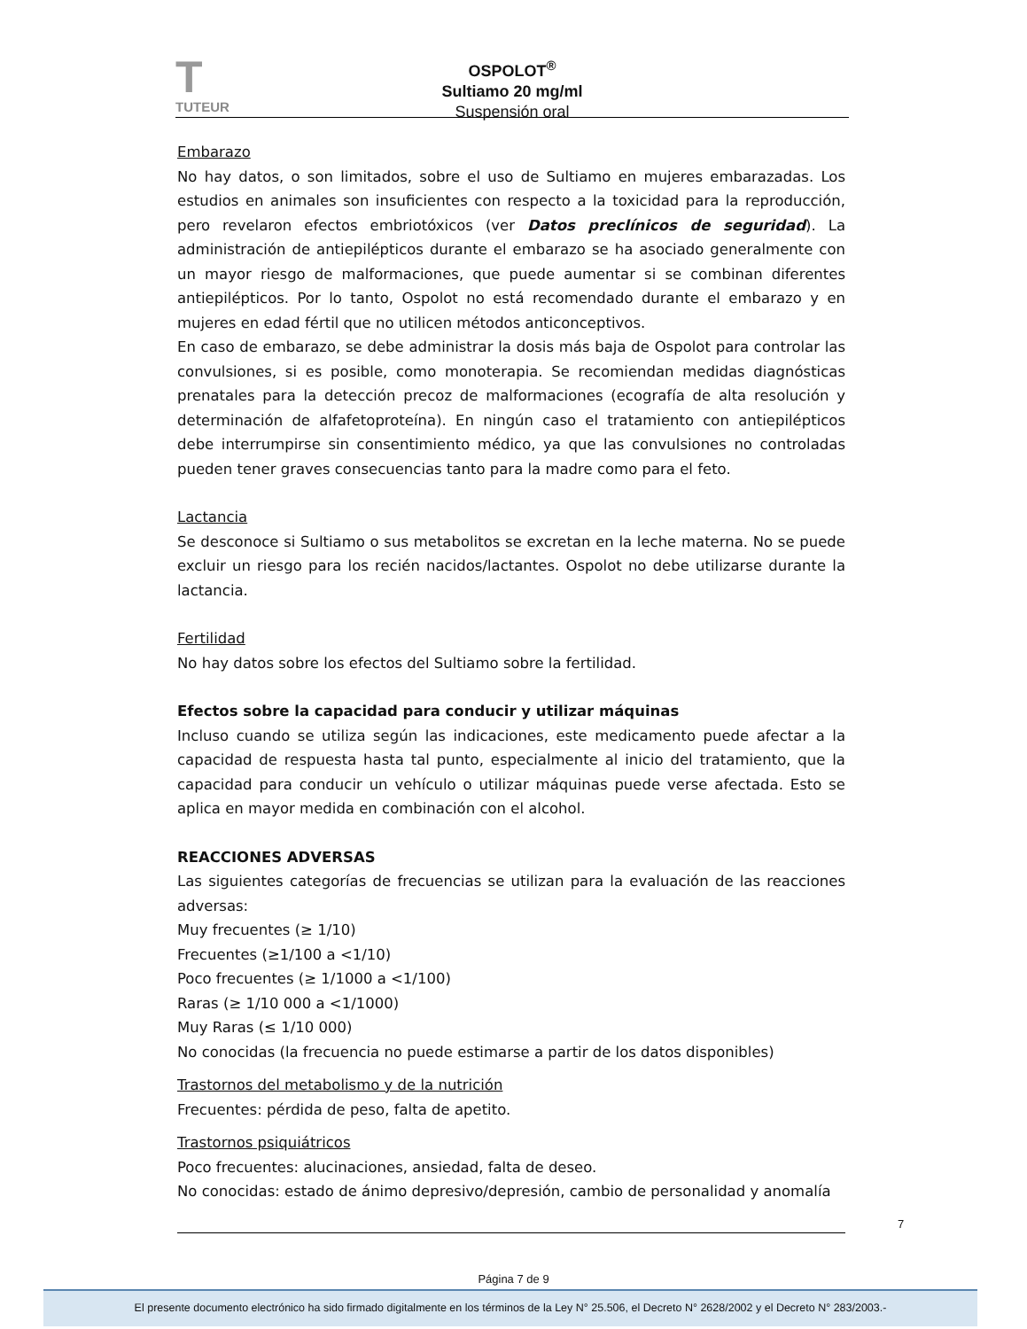T
TUTEUR
OSPOLOT<sup>®</sup>
Sultiamo 20 mg/ml
Suspensión oral
Embarazo
No hay datos, o son limitados, sobre el uso de Sultiamo en mujeres embarazadas. Los estudios en animales son insuficientes con respecto a la toxicidad para la reproducción, pero revelaron efectos embriotóxicos (ver Datos preclínicos de seguridad). La administración de antiepilépticos durante el embarazo se ha asociado generalmente con un mayor riesgo de malformaciones, que puede aumentar si se combinan diferentes antiepilépticos. Por lo tanto, Ospolot no está recomendado durante el embarazo y en mujeres en edad fértil que no utilicen métodos anticonceptivos.
En caso de embarazo, se debe administrar la dosis más baja de Ospolot para controlar las convulsiones, si es posible, como monoterapia. Se recomiendan medidas diagnósticas prenatales para la detección precoz de malformaciones (ecografía de alta resolución y determinación de alfafetoproteína). En ningún caso el tratamiento con antiepilépticos debe interrumpirse sin consentimiento médico, ya que las convulsiones no controladas pueden tener graves consecuencias tanto para la madre como para el feto.
Lactancia
Se desconoce si Sultiamo o sus metabolitos se excretan en la leche materna. No se puede excluir un riesgo para los recién nacidos/lactantes. Ospolot no debe utilizarse durante la lactancia.
Fertilidad
No hay datos sobre los efectos del Sultiamo sobre la fertilidad.
Efectos sobre la capacidad para conducir y utilizar máquinas
Incluso cuando se utiliza según las indicaciones, este medicamento puede afectar a la capacidad de respuesta hasta tal punto, especialmente al inicio del tratamiento, que la capacidad para conducir un vehículo o utilizar máquinas puede verse afectada. Esto se aplica en mayor medida en combinación con el alcohol.
REACCIONES ADVERSAS
Las siguientes categorías de frecuencias se utilizan para la evaluación de las reacciones adversas:
Muy frecuentes (≥ 1/10)
Frecuentes (≥1/100 a <1/10)
Poco frecuentes (≥ 1/1000 a <1/100)
Raras (≥ 1/10 000 a <1/1000)
Muy Raras (≤ 1/10 000)
No conocidas (la frecuencia no puede estimarse a partir de los datos disponibles)
Trastornos del metabolismo y de la nutrición
Frecuentes: pérdida de peso, falta de apetito.
Trastornos psiquiátricos
Poco frecuentes: alucinaciones, ansiedad, falta de deseo.
No conocidas: estado de ánimo depresivo/depresión, cambio de personalidad y anomalía
7
Página 7 de 9
El presente documento electrónico ha sido firmado digitalmente en los términos de la Ley N° 25.506, el Decreto N° 2628/2002 y el Decreto N° 283/2003.-